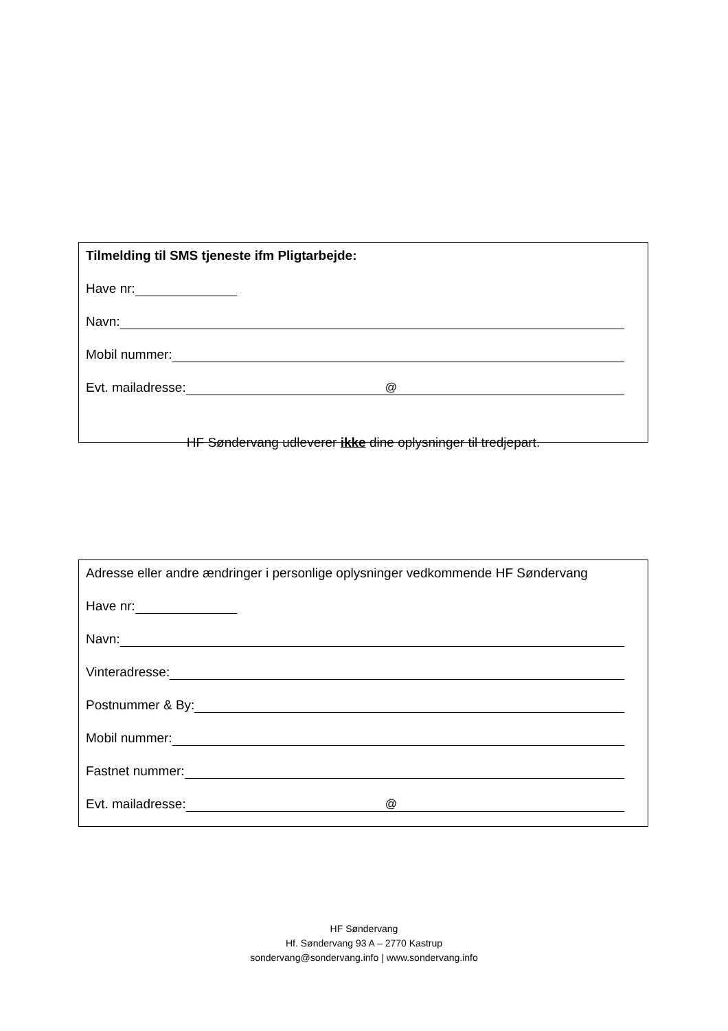Tilmelding til SMS tjeneste ifm Pligtarbejde:
Have nr:
Navn:
Mobil nummer:
Evt. mailadresse:
@
HF Søndervang udleverer ikke dine oplysninger til tredjepart.
Adresse eller andre ændringer i personlige oplysninger vedkommende HF Søndervang
Have nr:
Navn:
Vinteradresse:
Postnummer & By:
Mobil nummer:
Fastnet nummer:
Evt. mailadresse:
@
HF Søndervang
Hf. Søndervang 93 A – 2770 Kastrup
sondervang@sondervang.info | www.sondervang.info